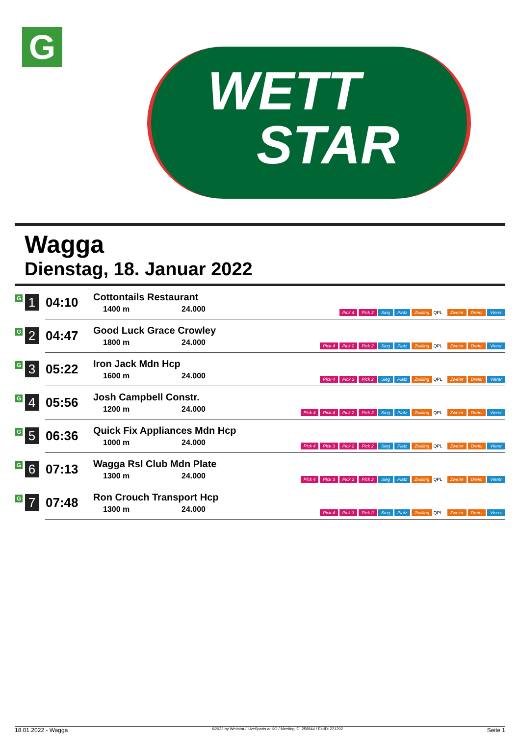G
WETT
STAR
Wagga
Dienstag, 18. Januar 2022
| G 1 | 04:10 | Cottontails Restaurant 1400 m 24.000 | Pick 4 Pick 2 Sieg Platz Zwilling QPL Zweier Dreier Vierer |
| G 2 | 04:47 | Good Luck Grace Crowley 1800 m 24.000 | Pick 4 Pick 2 Pick 2 Sieg Platz Zwilling QPL Zweier Dreier Vierer |
| G 3 | 05:22 | Iron Jack Mdn Hcp 1600 m 24.000 | Pick 4 Pick 2 Pick 2 Sieg Platz Zwilling QPL Zweier Dreier Vierer |
| G 4 | 05:56 | Josh Campbell Constr. 1200 m 24.000 | Pick 4 Pick 4 Pick 2 Pick 2 Sieg Platz Zwilling QPL Zweier Dreier Vierer |
| G 5 | 06:36 | Quick Fix Appliances Mdn Hcp 1000 m 24.000 | Pick 4 Pick 3 Pick 2 Pick 2 Sieg Platz Zwilling QPL Zweier Dreier Vierer |
| G 6 | 07:13 | Wagga Rsl Club Mdn Plate 1300 m 24.000 | Pick 4 Pick 3 Pick 2 Pick 2 Sieg Platz Zwilling QPL Zweier Dreier Vierer |
| G 7 | 07:48 | Ron Crouch Transport Hcp 1300 m 24.000 | Pick 4 Pick 3 Pick 2 Sieg Platz Zwilling QPL Zweier Dreier Vierer |
18.01.2022 - Wagga ©2022 by Wettstar / LiveSports.at KG / Meeting ID: 258844 / ExtID: 221202 Seite 1